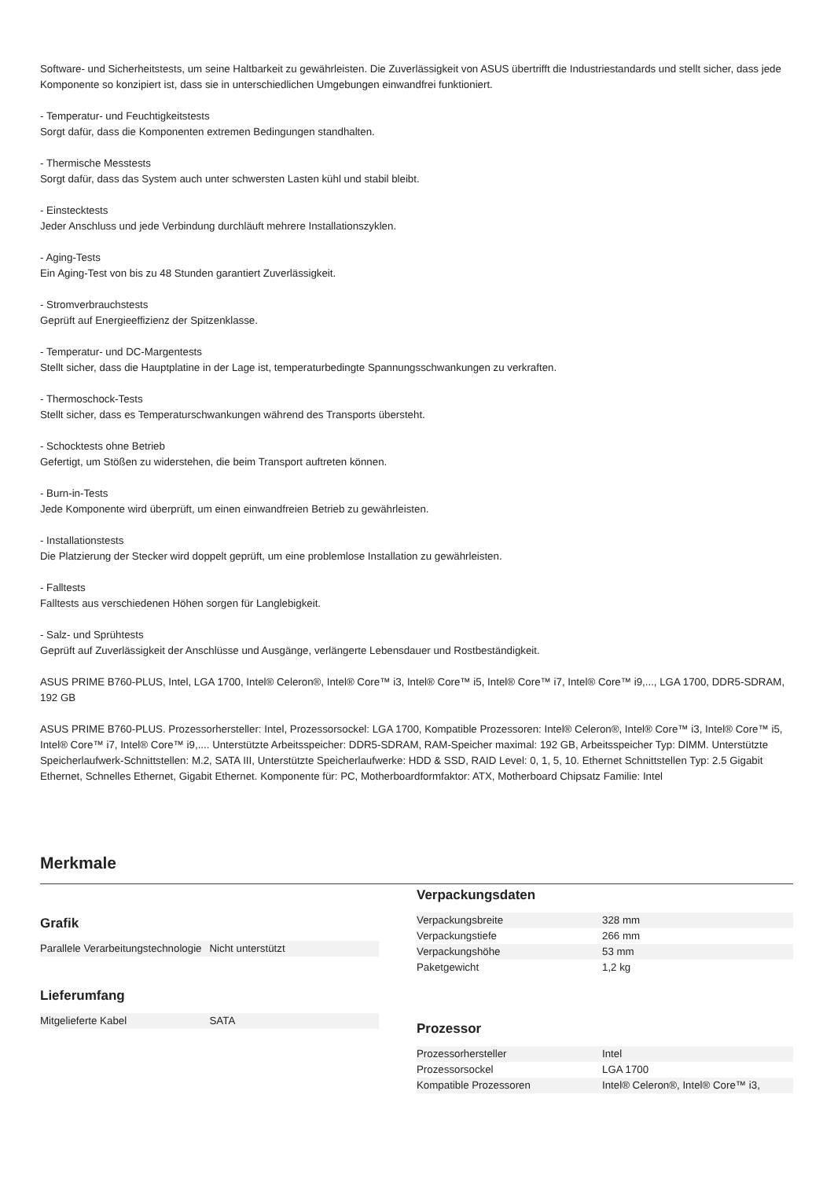Software- und Sicherheitstests, um seine Haltbarkeit zu gewährleisten. Die Zuverlässigkeit von ASUS übertrifft die Industriestandards und stellt sicher, dass jede Komponente so konzipiert ist, dass sie in unterschiedlichen Umgebungen einwandfrei funktioniert.
- Temperatur- und Feuchtigkeitstests
Sorgt dafür, dass die Komponenten extremen Bedingungen standhalten.
- Thermische Messtests
Sorgt dafür, dass das System auch unter schwersten Lasten kühl und stabil bleibt.
- Einstecktests
Jeder Anschluss und jede Verbindung durchläuft mehrere Installationszyklen.
- Aging-Tests
Ein Aging-Test von bis zu 48 Stunden garantiert Zuverlässigkeit.
- Stromverbrauchstests
Geprüft auf Energieeffizienz der Spitzenklasse.
- Temperatur- und DC-Margentests
Stellt sicher, dass die Hauptplatine in der Lage ist, temperaturbedingte Spannungsschwankungen zu verkraften.
- Thermoschock-Tests
Stellt sicher, dass es Temperaturschwankungen während des Transports übersteht.
- Schocktests ohne Betrieb
Gefertigt, um Stößen zu widerstehen, die beim Transport auftreten können.
- Burn-in-Tests
Jede Komponente wird überprüft, um einen einwandfreien Betrieb zu gewährleisten.
- Installationstests
Die Platzierung der Stecker wird doppelt geprüft, um eine problemlose Installation zu gewährleisten.
- Falltests
Falltests aus verschiedenen Höhen sorgen für Langlebigkeit.
- Salz- und Sprühtests
Geprüft auf Zuverlässigkeit der Anschlüsse und Ausgänge, verlängerte Lebensdauer und Rostbeständigkeit.
ASUS PRIME B760-PLUS, Intel, LGA 1700, Intel® Celeron®, Intel® Core™ i3, Intel® Core™ i5, Intel® Core™ i7, Intel® Core™ i9,..., LGA 1700, DDR5-SDRAM, 192 GB
ASUS PRIME B760-PLUS. Prozessorhersteller: Intel, Prozessorsockel: LGA 1700, Kompatible Prozessoren: Intel® Celeron®, Intel® Core™ i3, Intel® Core™ i5, Intel® Core™ i7, Intel® Core™ i9,.... Unterstützte Arbeitsspeicher: DDR5-SDRAM, RAM-Speicher maximal: 192 GB, Arbeitsspeicher Typ: DIMM. Unterstützte Speicherlaufwerk-Schnittstellen: M.2, SATA III, Unterstützte Speicherlaufwerke: HDD & SSD, RAID Level: 0, 1, 5, 10. Ethernet Schnittstellen Typ: 2.5 Gigabit Ethernet, Schnelles Ethernet, Gigabit Ethernet. Komponente für: PC, Motherboardformfaktor: ATX, Motherboard Chipsatz Familie: Intel
Merkmale
Grafik
| Parallele Verarbeitungstechnologie | Nicht unterstützt |
Lieferumfang
| Mitgelieferte Kabel | SATA |
Verpackungsdaten
| Verpackungsbreite | 328 mm |
| Verpackungstiefe | 266 mm |
| Verpackungshöhe | 53 mm |
| Paketgewicht | 1,2 kg |
Prozessor
| Prozessorhersteller | Intel |
| Prozessorsockel | LGA 1700 |
| Kompatible Prozessoren | Intel® Celeron®, Intel® Core™ i3, |